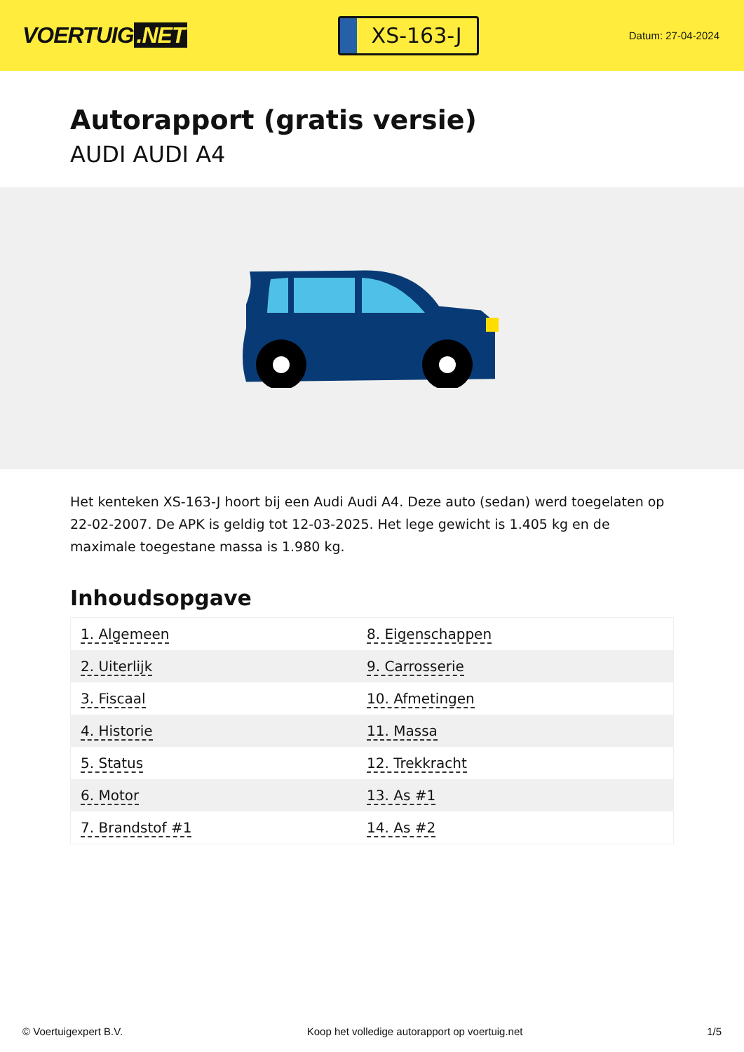VOERTUIG.NET
XS-163-J
Datum: 27-04-2024
Autorapport (gratis versie)
AUDI AUDI A4
Het kenteken XS-163-J hoort bij een Audi Audi A4. Deze auto (sedan) werd toegelaten op 22-02-2007. De APK is geldig tot 12-03-2025. Het lege gewicht is 1.405 kg en de maximale toegestane massa is 1.980 kg.
Inhoudsopgave
| 1. Algemeen | 8. Eigenschappen |
| 2. Uiterlijk | 9. Carrosserie |
| 3. Fiscaal | 10. Afmetingen |
| 4. Historie | 11. Massa |
| 5. Status | 12. Trekkracht |
| 6. Motor | 13. As #1 |
| 7. Brandstof #1 | 14. As #2 |
© Voertuigexpert B.V. Koop het volledige autorapport op voertuig.net 1/5